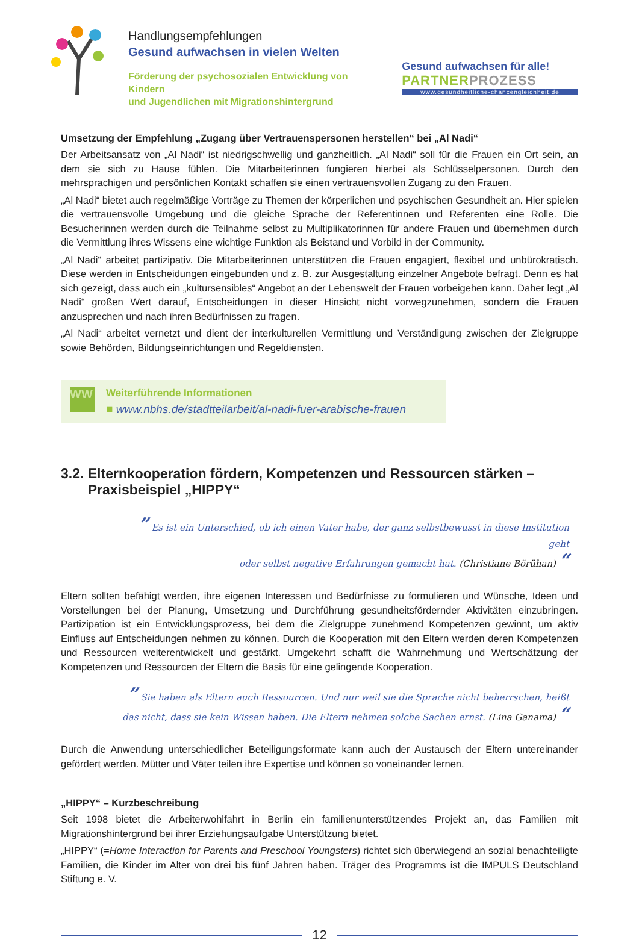Handlungsempfehlungen
Gesund aufwachsen in vielen Welten
Förderung der psychosozialen Entwicklung von Kindern
und Jugendlichen mit Migrationshintergrund
Gesund aufwachsen für alle!
PARTNERPROZESS
www.gesundheitliche-chancengleichheit.de
Umsetzung der Empfehlung „Zugang über Vertrauenspersonen herstellen“ bei „Al Nadi“
Der Arbeitsansatz von „Al Nadi“ ist niedrigschwellig und ganzheitlich. „Al Nadi“ soll für die Frauen ein Ort sein, an dem sie sich zu Hause fühlen. Die Mitarbeiterinnen fungieren hierbei als Schlüsselpersonen. Durch den mehrsprachigen und persönlichen Kontakt schaffen sie einen vertrauensvollen Zugang zu den Frauen.
„Al Nadi“ bietet auch regelmäßige Vorträge zu Themen der körperlichen und psychischen Gesundheit an. Hier spielen die vertrauensvolle Umgebung und die gleiche Sprache der Referentinnen und Referenten eine Rolle. Die Besucherinnen werden durch die Teilnahme selbst zu Multiplikatorinnen für andere Frauen und übernehmen durch die Vermittlung ihres Wissens eine wichtige Funktion als Beistand und Vorbild in der Community.
„Al Nadi“ arbeitet partizipativ. Die Mitarbeiterinnen unterstützen die Frauen engagiert, flexibel und unbürokratisch. Diese werden in Entscheidungen eingebunden und z. B. zur Ausgestaltung einzelner Angebote befragt. Denn es hat sich gezeigt, dass auch ein „kultursensibles“ Angebot an der Lebenswelt der Frauen vorbeigehen kann. Daher legt „Al Nadi“ großen Wert darauf, Entscheidungen in dieser Hinsicht nicht vorwegzunehmen, sondern die Frauen anzusprechen und nach ihren Bedürfnissen zu fragen.
„Al Nadi“ arbeitet vernetzt und dient der interkulturellen Vermittlung und Verständigung zwischen der Zielgruppe sowie Behörden, Bildungseinrichtungen und Regeldiensten.
WW
Weiterführende Informationen
■ www.nbhs.de/stadtteilarbeit/al-nadi-fuer-arabische-frauen
3.2. Elternkooperation fördern, Kompetenzen und Ressourcen stärken –
Praxisbeispiel „HIPPY“
” Es ist ein Unterschied, ob ich einen Vater habe, der ganz selbstbewusst in diese Institution geht
oder selbst negative Erfahrungen gemacht hat. (Christiane Börühan) “
Eltern sollten befähigt werden, ihre eigenen Interessen und Bedürfnisse zu formulieren und Wünsche, Ideen und Vorstellungen bei der Planung, Umsetzung und Durchführung gesundheitsfördernder Aktivitäten einzubringen. Partizipation ist ein Entwicklungsprozess, bei dem die Zielgruppe zunehmend Kompetenzen gewinnt, um aktiv Einfluss auf Entscheidungen nehmen zu können. Durch die Kooperation mit den Eltern werden deren Kompetenzen und Ressourcen weiterentwickelt und gestärkt. Umgekehrt schafft die Wahrnehmung und Wertschätzung der Kompetenzen und Ressourcen der Eltern die Basis für eine gelingende Kooperation.
” Sie haben als Eltern auch Ressourcen. Und nur weil sie die Sprache nicht beherrschen, heißt
das nicht, dass sie kein Wissen haben. Die Eltern nehmen solche Sachen ernst. (Lina Ganama) “
Durch die Anwendung unterschiedlicher Beteiligungsformate kann auch der Austausch der Eltern untereinander gefördert werden. Mütter und Väter teilen ihre Expertise und können so voneinander lernen.
„HIPPY“ – Kurzbeschreibung
Seit 1998 bietet die Arbeiterwohlfahrt in Berlin ein familienunterstützendes Projekt an, das Familien mit Migrationshintergrund bei ihrer Erziehungsaufgabe Unterstützung bietet.
„HIPPY“ (=Home Interaction for Parents and Preschool Youngsters) richtet sich überwiegend an sozial benachteiligte Familien, die Kinder im Alter von drei bis fünf Jahren haben. Träger des Programms ist die IMPULS Deutschland Stiftung e. V.
12